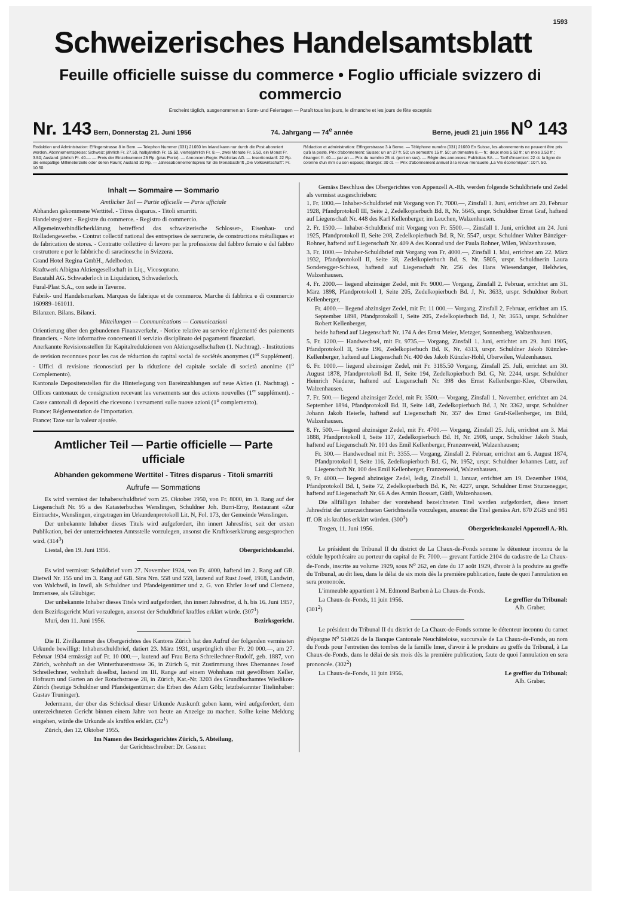1593
Schweizerisches Handelsamtsblatt
Feuille officielle suisse du commerce • Foglio ufficiale svizzero di commercio
Erscheint täglich, ausgenommen an Sonn- und Feiertagen — Paraît tous les jours, le dimanche et les jours de fête exceptés
Nr. 143 Bern, Donnerstag 21. Juni 1956 74. Jahrgang — 74<sup>e</sup> année Berne, jeudi 21 juin 1956 N<sup>o</sup> 143
Redaktion und Administration: Effingerstrasse 8 in Bern. — Telephon Nummer (031) 21660 Im Inland kann nur durch die Post abonniert werden. Abonnementspreise: Schweiz: jährlich Fr. 27.50, halbjährlich Fr. 15.50, vierteljährlich Fr. 8.—, zwei Monate Fr. 5.50, ein Monat Fr. 3.50; Ausland: jährlich Fr. 40.— — Preis der Einzelnummer 25 Rp. (plus Porto). — Annoncen-Regie: Publicitas AG. — Insertionstarif: 22 Rp. die einspaltige Millimeterzeile oder deren Raum; Ausland 30 Rp. — Jahresabonnementspreis für die Monatsschrift „Die Volkswirtschaft": Fr. 10.50.
Rédaction et administration: Effingerstrasse 3 à Berne. — Téléphone numéro (031) 21660 En Suisse, les abonnements ne peuvent être pris qu'à la poste. Prix d'abonnement: Suisse: un an 27 fr. 50; un semestre 15 fr. 50; un trimestre 8.— fr.; deux mois 5.50 fr.; un mois 3.50 fr.; étranger: fr. 40.— par an — Prix du numéro 25 ct. (port en sus). — Régie des annonces: Publicitas SA. — Tarif d'insertion: 22 ct. la ligne de colonne d'un mm ou son espace; étranger: 30 ct. — Prix d'abonnement annuel à la revue mensuelle „La Vie économique": 10 fr. 50.
Inhalt — Sommaire — Sommario
Amtlicher Teil — Partie officielle — Parte ufficiale
Abhanden gekommene Werttitel. - Titres disparus. - Titoli smarriti.
Handelsregister. - Registre du commerce. - Registro di commercio.
Allgemeinverbindlicherklärung betreffend das schweizerische Schlosser-, Eisenbau- und Rolladengewerbe. - Contrat collectif national des entreprises de serrurerie, de constructions métalliques et de fabrication de stores. - Contratto collettivo di lavoro per la professione del fabbro ferraio e del fabbro costruttore e per le fabbriche di saracinesche in Svizzera.
Grand Hotel Regina GmbH., Adelboden.
Kraftwerk Albigna Aktiengesellschaft in Liq., Vicosoprano.
Baustahl AG. Schwaderloch in Liquidation, Schwaderloch.
Fural-Plast S.A., con sede in Taverne.
Fabrik- und Handelsmarken. Marques de fabrique et de commerce. Marche di fabbrica e di commercio 160989–161011.
Bilanzen. Bilans. Bilanci.
Mitteilungen — Communications — Comunicazioni
Orientierung über den gebundenen Finanzverkehr. - Notice relative au service réglementé des paiements financiers. - Note informative concernenti il servizio disciplinato dei pagamenti finanziari.
Anerkannte Revisionsstellen für Kapitalreduktionen von Aktiengesellschaften (1. Nachtrag). - Institutions de revision reconnues pour les cas de réduction du capital social de sociétés anonymes (1<sup>er</sup> Supplément). - Uffici di revisione riconosciuti per la riduzione del capitale sociale di società anonime (1<sup>o</sup> Complemento).
Kantonale Depositenstellen für die Hinterlegung von Bareinzahlungen auf neue Aktien (1. Nachtrag). - Offices cantonaux de consignation recevant les versements sur des actions nouvelles (1<sup>er</sup> supplément). - Casse cantonali di depositi che ricevono i versamenti sulle nuove azioni (1<sup>o</sup> complemento).
France: Réglementation de l'importation.
France: Taxe sur la valeur ajoutée.
Amtlicher Teil — Partie officielle — Parte ufficiale
Abhanden gekommene Werttitel - Titres disparus - Titoli smarriti
Aufrufe — Sommations
Es wird vermisst der Inhaberschuldbrief vom 25. Oktober 1950, von Fr. 8000, im 3. Rang auf der Liegenschaft Nr. 95 a des Katasterbuches Wenslingen, Schuldner Joh. Burri-Erny, Restaurant «Zur Eintracht», Wenslingen, eingetragen im Urkundenprotokoll Lit. N, Fol. 173, der Gemeinde Wenslingen.
Der unbekannte Inhaber dieses Titels wird aufgefordert, ihn innert Jahresfrist, seit der ersten Publikation, bei der unterzeichneten Amtsstelle vorzulegen, ansonst die Kraftloserklärung ausgesprochen wird. (314<sup>3</sup>)
Liestal, den 19. Juni 1956. Obergerichtskanzlei.
Es wird vermisst: Schuldbrief vom 27. November 1924, von Fr. 4000, haftend im 2. Rang auf GB. Dietwil Nr. 155 und im 3. Rang auf GB. Sins Nrn. 558 und 559, lautend auf Rust Josef, 1918, Landwirt, von Walchwil, in Inwil, als Schuldner und Pfandeigentümer und z. G. von Ehrler Josef und Clemenz, Immensee, als Gläubiger.
Der unbekannte Inhaber dieses Titels wird aufgefordert, ihn innert Jahresfrist, d. h. bis 16. Juni 1957, dem Bezirksgericht Muri vorzulegen, ansonst der Schuldbrief kraftlos erklärt würde. (307<sup>1</sup>)
Muri, den 11. Juni 1956. Bezirksgericht.
Die II. Zivilkammer des Obergerichtes des Kantons Zürich hat den Aufruf der folgenden vermissten Urkunde bewilligt: Inhaberschuldbrief, datiert 23. März 1931, ursprünglich über Fr. 20 000.—, am 27. Februar 1934 ermässigt auf Fr. 10 000.—, lautend auf Frau Berta Schreilechner-Rudolf, geb. 1887, von Zürich, wohnhaft an der Winterthurerstrasse 36, in Zürich 6, mit Zustimmung ihres Ehemannes Josef Schreilechner, wohnhaft daselbst, lastend im III. Range auf einem Wohnhaus mit gewölbtem Keller, Hofraum und Garten an der Rotachstrasse 28, in Zürich, Kat.-Nr. 3203 des Grundbuchamtes Wiedikon-Zürich (heutige Schuldner und Pfandeigentümer: die Erben des Adam Gölz; letztbekannter Titelinhaber: Gustav Truninger).
Jedermann, der über das Schicksal dieser Urkunde Auskunft geben kann, wird aufgefordert, dem unterzeichneten Gericht binnen einem Jahre von heute an Anzeige zu machen. Sollte keine Meldung eingehen, würde die Urkunde als kraftlos erklärt. (32<sup>1</sup>)
Zürich, den 12. Oktober 1955.
Im Namen des Bezirksgerichtes Zürich, 5. Abteilung,
der Gerichtsschreiber: Dr. Gessner.
Gemäss Beschluss des Obergerichtes von Appenzell A.-Rh. werden folgende Schuldbriefe und Zedel als vermisst ausgeschrieben:
1. Fr. 1000.— Inhaber-Schuldbrief mit Vorgang von Fr. 7000.—, Zinsfall 1. Juni, errichtet am 20. Februar 1928, Pfandprotokoll III, Seite 2, Zedelkopierbuch Bd. R, Nr. 5645, urspr. Schuldner Ernst Graf, haftend auf Liegenschaft Nr. 448 des Karl Kellenberger, im Leuchen, Walzenhausen.
2. Fr. 1500.— Inhaber-Schuldbrief mit Vorgang von Fr. 5500.—, Zinsfall 1. Juni, errichtet am 24. Juni 1925, Pfandprotokoll II, Seite 208, Zedelkopierbuch Bd. R, Nr. 5547, urspr. Schuldner Walter Bänziger-Rohner, haftend auf Liegenschaft Nr. 409 A des Konrad und der Paula Rohner, Wilen, Walzenhausen.
3. Fr. 1000.— Inhaber-Schuldbrief mit Vorgang von Fr. 4000.—, Zinsfall 1. Mai, errichtet am 22. März 1932, Pfandprotokoll II, Seite 38, Zedelkopierbuch Bd. S. Nr. 5805, urspr. Schuldnerin Laura Sonderegger-Schiess, haftend auf Liegenschaft Nr. 256 des Hans Wiesendanger, Heldwies, Walzenhausen.
4. Fr. 2000.— liegend abzinsiger Zedel, mit Fr. 9000.— Vorgang, Zinsfall 2. Februar, errichtet am 31. März 1898, Pfandprotokoll I, Seite 205, Zedelkopierbuch Bd. J, Nr. 3633, urspr. Schuldner Robert Kellenberger,
Fr. 4000.— liegend abzinsiger Zedel, mit Fr. 11 000.— Vorgang, Zinsfall 2. Februar, errichtet am 15. September 1898, Pfandprotokoll I, Seite 205, Zedelkopierbuch Bd. J, Nr. 3653, urspr. Schuldner Robert Kellenberger,
beide haftend auf Liegenschaft Nr. 174 A des Ernst Meier, Metzger, Sonnenberg, Walzenhausen.
5. Fr. 1200.— Handwechsel, mit Fr. 9735.— Vorgang, Zinsfall 1. Juni, errichtet am 29. Juni 1905, Pfandprotokoll II, Seite 196, Zedelkopierbuch Bd. K, Nr. 4313, urspr. Schuldner Jakob Künzler-Kellenberger, haftend auf Liegenschaft Nr. 400 des Jakob Künzler-Hohl, Oberwilen, Walzenhausen.
6. Fr. 1000.— liegend abzinsiger Zedel, mit Fr. 3185.50 Vorgang, Zinsfall 25. Juli, errichtet am 30. August 1878, Pfandprotokoll Bd. II, Seite 194, Zedelkopierbuch Bd. G, Nr. 2244, urspr. Schuldner Heinrich Niederer, haftend auf Liegenschaft Nr. 398 des Ernst Kellenberger-Klee, Oberwilen, Walzenhausen.
7. Fr. 500.— liegend abzinsiger Zedel, mit Fr. 3500.— Vorgang, Zinsfall 1. November, errichtet am 24. September 1894, Pfandprotokoll Bd. II, Seite 148, Zedelkopierbuch Bd. J, Nr. 3362, urspr. Schuldner Johann Jakob Heierle, haftend auf Liegenschaft Nr. 357 des Ernst Graf-Kellenberger, im Bild, Walzenhausen.
8. Fr. 500.— liegend abzinsiger Zedel, mit Fr. 4700.— Vorgang, Zinsfall 25. Juli, errichtet am 3. Mai 1888, Pfandprotokoll I, Seite 117, Zedelkopierbuch Bd. H, Nr. 2908, urspr. Schuldner Jakob Staub, haftend auf Liegenschaft Nr. 101 des Emil Kellenberger, Franzenweid, Walzenhausen;
Fr. 300.— Handwechsel mit Fr. 3355.— Vorgang, Zinsfall 2. Februar, errichtet am 6. August 1874, Pfandprotokoll I, Seite 116, Zedelkopierbuch Bd. G, Nr. 1952, urspr. Schuldner Johannes Lutz, auf Liegenschaft Nr. 100 des Emil Kellenberger, Franzenweid, Walzenhausen.
9. Fr. 4000.— liegend abzinsiger Zedel, ledig, Zinsfall 1. Januar, errichtet am 19. Dezember 1904, Pfandprotokoll Bd. I, Seite 72, Zedelkopierbuch Bd. K, Nr. 4227, urspr. Schuldner Ernst Sturzenegger, haftend auf Liegenschaft Nr. 66 A des Armin Bossart, Gütli, Walzenhausen.
Die allfälligen Inhaber der vorstehend bezeichneten Titel werden aufgefordert, diese innert Jahresfrist der unterzeichneten Gerichtsstelle vorzulegen, ansonst die Titel gemäss Art. 870 ZGB und 981 ff. OR als kraftlos erklärt würden. (300<sup>1</sup>)
Trogen, 11. Juni 1956. Obergerichtskanzlei Appenzell A.-Rh.
Le président du Tribunal II du district de La Chaux-de-Fonds somme le détenteur inconnu de la cédule hypothécaire au porteur du capital de Fr. 7000.— grevant l'article 2104 du cadastre de La Chaux-de-Fonds, inscrite au volume 1929, sous N<sup>o</sup> 262, en date du 17 août 1929, d'avoir à la produire au greffe du Tribunal, au dit lieu, dans le délai de six mois dès la première publication, faute de quoi l'annulation en sera prononcée.
L'immeuble appartient à M. Edmond Barben à La Chaux-de-Fonds.
La Chaux-de-Fonds, 11 juin 1956.
(301<sup>2</sup>) Le greffier du Tribunal:
Alb. Graber.
Le président du Tribunal II du district de La Chaux-de-Fonds somme le détenteur inconnu du carnet d'épargne N<sup>o</sup> 514026 de la Banque Cantonale Neuchâteloise, succursale de La Chaux-de-Fonds, au nom du Fonds pour l'entretien des tombes de la famille Imer, d'avoir à le produire au greffe du Tribunal, à La Chaux-de-Fonds, dans le délai de six mois dès la première publication, faute de quoi l'annulation en sera prononcée. (302<sup>2</sup>)
La Chaux-de-Fonds, 11 juin 1956. Le greffier du Tribunal:
Alb. Graber.